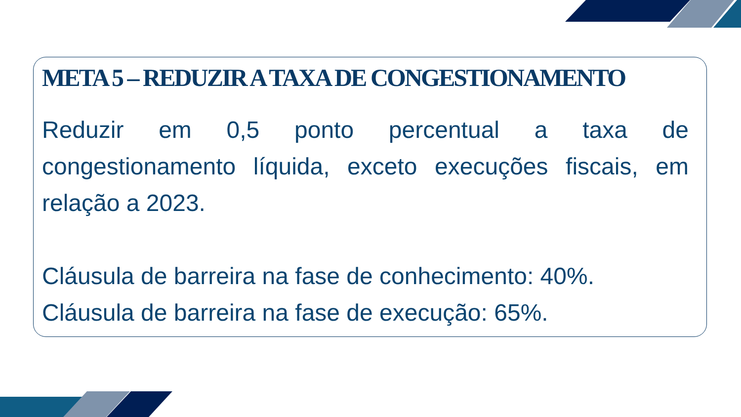META 5 – REDUZIR A TAXA DE CONGESTIONAMENTO
Reduzir em 0,5 ponto percentual a taxa de congestionamento líquida, exceto execuções fiscais, em relação a 2023.
Cláusula de barreira na fase de conhecimento: 40%.
Cláusula de barreira na fase de execução: 65%.